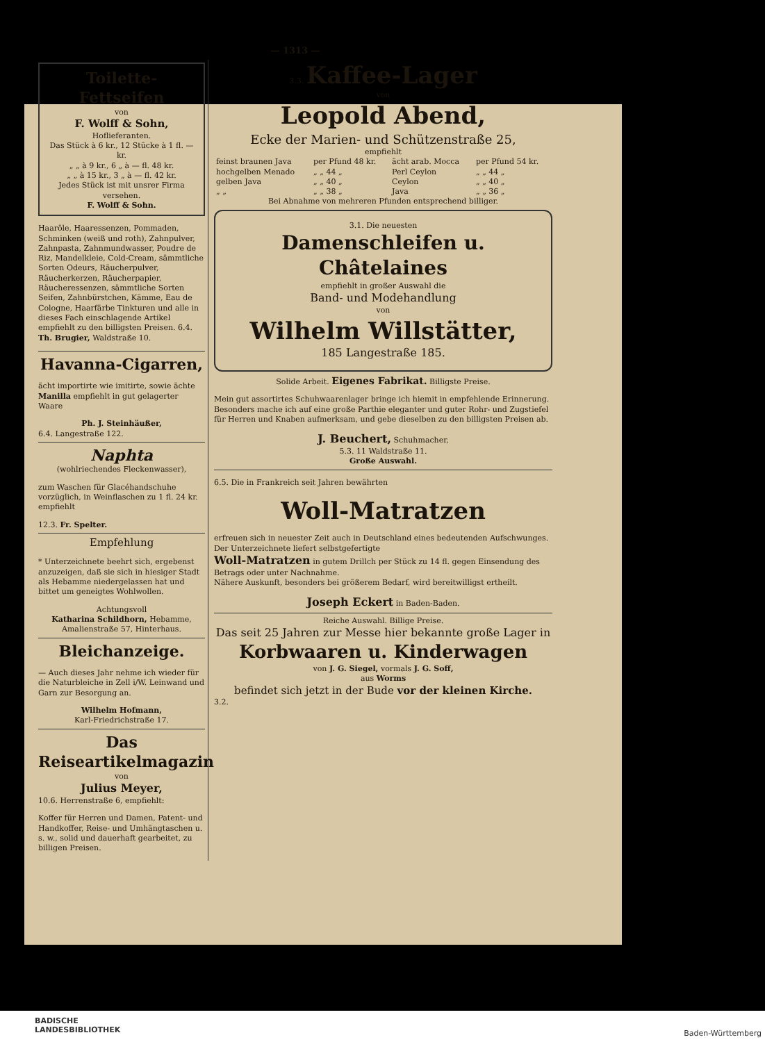— 1313 —
Toilette-Fettseifen
von
F. Wolff & Sohn,
Hoflieferanten.
Das Stück à 6 kr., 12 Stücke à 1 fl. — kr.
„ „ à 9 kr., 6 „ à — fl. 48 kr.
„ „ à 15 kr., 3 „ à — fl. 42 kr.
Jedes Stück ist mit unsrer Firma versehen.
F. Wolff & Sohn.
Haaröle, Haaressenzen, Pommaden, Schminken (weiß und roth), Zahnpulver, Zahnpasta, Zahnmundwasser, Poudre de Riz, Mandelkleie, Cold-Cream, sämmtliche Sorten Odeurs, Räucherpulver, Räucherkerzen, Räucherpapier, Räucheressenzen, sämmtliche Sorten Seifen, Zahnbürstchen, Kämme, Eau de Cologne, Haarfärbe Tinkturen und alle in dieses Fach einschlagende Artikel empfiehlt zu den billigsten Preisen. 6.4.
Th. Brugier, Waldstraße 10.
Havanna-Cigarren,
ächt importirte wie imitirte, sowie ächte Manilla empfiehlt in gut gelagerter Waare
Ph. J. Steinhäußer,
6.4. Langestraße 122.
Naphta
(wohlriechendes Fleckenwasser),
zum Waschen für Glacéhandschuhe vorzüglich, in Weinflaschen zu 1 fl. 24 kr. empfiehlt
12.3. Fr. Spelter.
Empfehlung
* Unterzeichnete beehrt sich, ergebenst anzuzeigen, daß sie sich in hiesiger Stadt als Hebamme niedergelassen hat und bittet um geneigtes Wohlwollen.
Achtungsvoll
Katharina Schildhorn, Hebamme, Amalienstraße 57, Hinterhaus.
Bleichanzeige.
— Auch dieses Jahr nehme ich wieder für die Naturbleiche in Zell i/W. Leinwand und Garn zur Besorgung an.
Wilhelm Hofmann,
Karl-Friedrichstraße 17.
Das Reiseartikelmagazin
von
Julius Meyer,
10.6. Herrenstraße 6, empfiehlt:
Koffer für Herren und Damen, Patent- und Handkoffer, Reise- und Umhängtaschen u. s. w., solid und dauerhaft gearbeitet, zu billigen Preisen.
3.3. Kaffee-Lager
von
Leopold Abend,
Ecke der Marien- und Schützenstraße 25,
empfiehlt
| feinst braunen Java | per Pfund 48 kr. | ächt arab. Mocca | per Pfund 54 kr. |
| hochgelben Menado | „ „ 44 „ | Perl Ceylon | „ „ 44 „ |
| gelben Java | „ „ 40 „ | Ceylon | „ „ 40 „ |
| „ „ | „ „ 38 „ | Java | „ „ 36 „ |
Bei Abnahme von mehreren Pfunden entsprechend billiger.
3.1. Die neuesten
Damenschleifen u. Châtelaines
empfiehlt in großer Auswahl die
Band- und Modehandlung
von
Wilhelm Willstätter,
185 Langestraße 185.
Solide Arbeit. Eigenes Fabrikat. Billigste Preise.
Mein gut assortirtes Schuhwaarenlager bringe ich hiemit in empfehlende Erinnerung. Besonders mache ich auf eine große Parthie eleganter und guter Rohr- und Zugstiefel für Herren und Knaben aufmerksam, und gebe dieselben zu den billigsten Preisen ab.
J. Beuchert, Schuhmacher,
5.3. 11 Waldstraße 11.
Große Auswahl.
6.5. Die in Frankreich seit Jahren bewährten
Woll-Matratzen
erfreuen sich in neuester Zeit auch in Deutschland eines bedeutenden Aufschwunges. Der Unterzeichnete liefert selbstgefertigte
Woll-Matratzen in gutem Drillch per Stück zu 14 fl. gegen Einsendung des Betrags oder unter Nachnahme.
Nähere Auskunft, besonders bei größerem Bedarf, wird bereitwilligst ertheilt.
Joseph Eckert in Baden-Baden.
Reiche Auswahl. Billige Preise.
Das seit 25 Jahren zur Messe hier bekannte große Lager in
Korbwaaren u. Kinderwagen
von J. G. Siegel, vormals J. G. Soff,
aus Worms
befindet sich jetzt in der Bude vor der kleinen Kirche.
3.2.
BADISCHE
LANDESBIBLIOTHEK
Baden-Württemberg